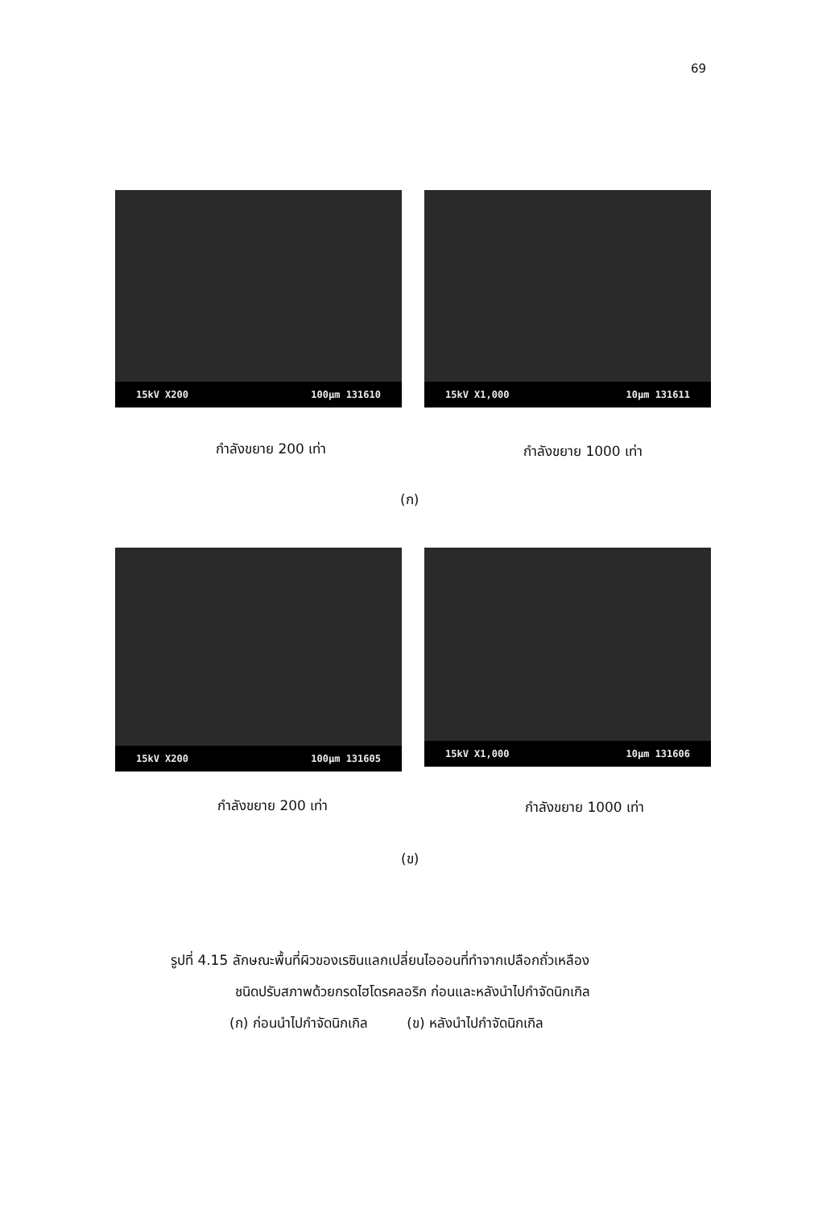69
15kV X200 100µm 131610
15kV X1,000 10µm 131611
กำลังขยาย 200 เท่า กำลังขยาย 1000 เท่า
(ก)
15kV X200 100µm 131605
15kV X1,000 10µm 131606
กำลังขยาย 200 เท่า กำลังขยาย 1000 เท่า
(ข)
รูปที่ 4.15 ลักษณะพื้นที่ผิวของเรซินแลกเปลี่ยนไอออนที่ทำจากเปลือกถั่วเหลือง
ชนิดปรับสภาพด้วยกรดไฮโดรคลอริก ก่อนและหลังนำไปกำจัดนิกเกิล
(ก) ก่อนนำไปกำจัดนิกเกิล (ข) หลังนำไปกำจัดนิกเกิล